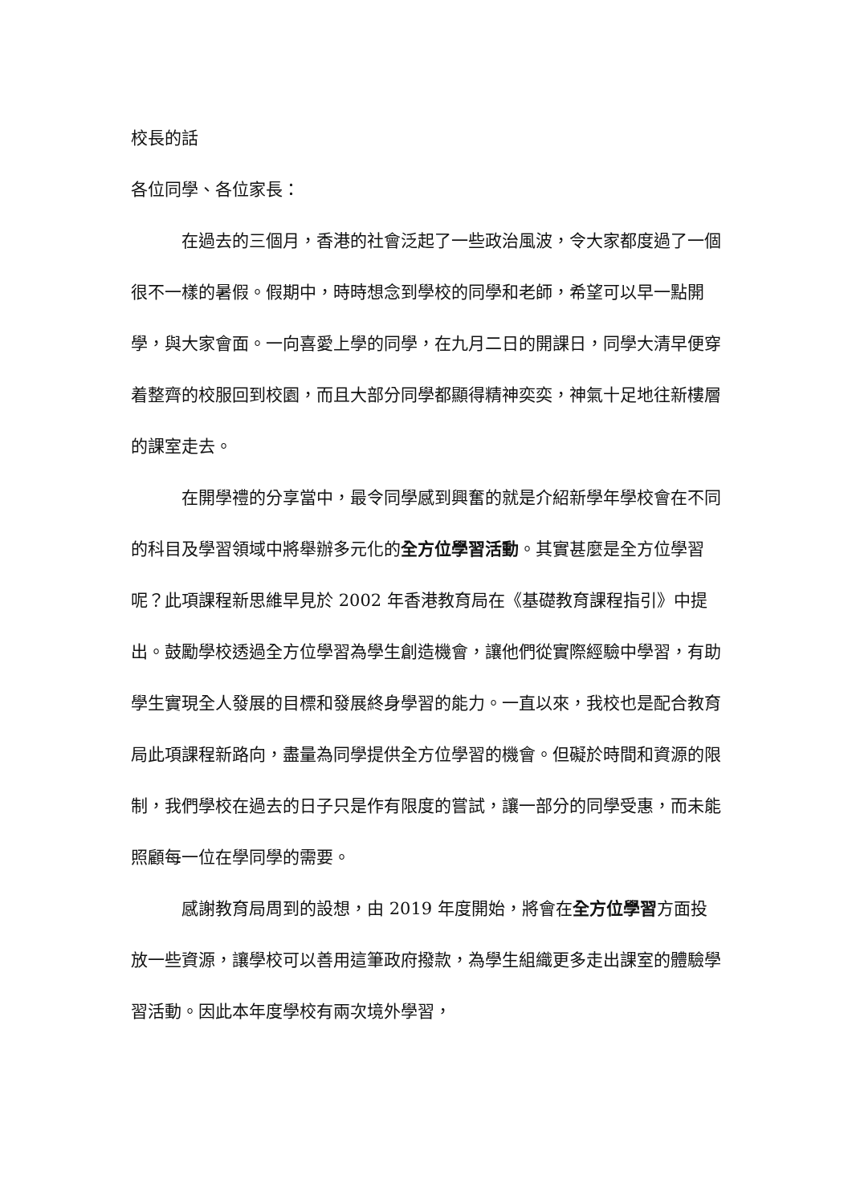校長的話
各位同學、各位家長：
在過去的三個月，香港的社會泛起了一些政治風波，令大家都度過了一個很不一樣的暑假。假期中，時時想念到學校的同學和老師，希望可以早一點開學，與大家會面。一向喜愛上學的同學，在九月二日的開課日，同學大清早便穿着整齊的校服回到校園，而且大部分同學都顯得精神奕奕，神氣十足地往新樓層的課室走去。
在開學禮的分享當中，最令同學感到興奮的就是介紹新學年學校會在不同的科目及學習領域中將舉辦多元化的全方位學習活動。其實甚麼是全方位學習呢？此項課程新思維早見於 2002 年香港教育局在《基礎教育課程指引》中提出。鼓勵學校透過全方位學習為學生創造機會，讓他們從實際經驗中學習，有助學生實現全人發展的目標和發展終身學習的能力。一直以來，我校也是配合教育局此項課程新路向，盡量為同學提供全方位學習的機會。但礙於時間和資源的限制，我們學校在過去的日子只是作有限度的嘗試，讓一部分的同學受惠，而未能照顧每一位在學同學的需要。
感謝教育局周到的設想，由 2019 年度開始，將會在全方位學習方面投放一些資源，讓學校可以善用這筆政府撥款，為學生組織更多走出課室的體驗學習活動。因此本年度學校有兩次境外學習，